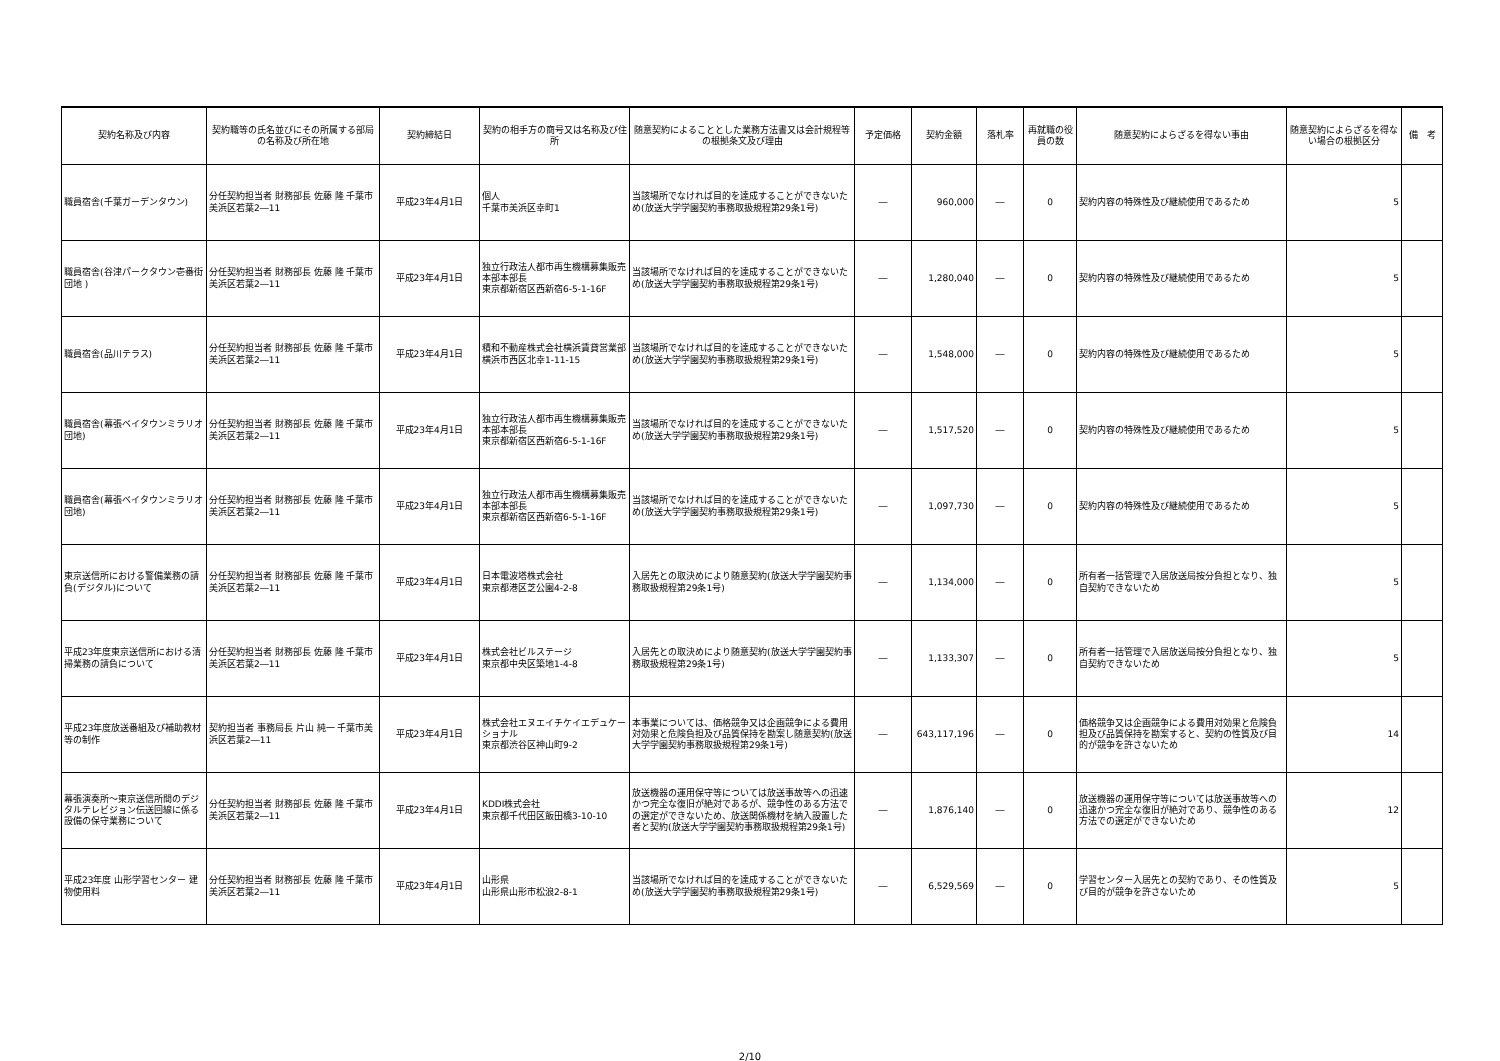| 契約名称及び内容 | 契約職等の氏名並びにその所属する部局の名称及び所在地 | 契約締結日 | 契約の相手方の商号又は名称及び住所 | 随意契約によることとした業務方法書又は会計規程等の根拠条文及び理由 | 予定価格 | 契約金額 | 落札率 | 再就職の役員の数 | 随意契約によらざるを得ない事由 | 随意契約によらざるを得ない場合の根拠区分 | 備 考 |
| --- | --- | --- | --- | --- | --- | --- | --- | --- | --- | --- | --- |
| 職員宿舎(千葉ガーデンタウン) | 分任契約担当者 財務部長 佐藤 隆 千葉市美浜区若葉2―11 | 平成23年4月1日 | 個人 千葉市美浜区幸町1 | 当該場所でなければ目的を達成することができないため(放送大学学園契約事務取扱規程第29条1号) | ― | 960,000 | ― | 0 | 契約内容の特殊性及び継続使用であるため | 5 | |
| 職員宿舎(谷津パークタウン壱番街団地 ) | 分任契約担当者 財務部長 佐藤 隆 千葉市美浜区若葉2―11 | 平成23年4月1日 | 独立行政法人都市再生機構募集販売本部本部長 東京都新宿区西新宿6-5-1-16F | 当該場所でなければ目的を達成することができないため(放送大学学園契約事務取扱規程第29条1号) | ― | 1,280,040 | ― | 0 | 契約内容の特殊性及び継続使用であるため | 5 | |
| 職員宿舎(品川テラス) | 分任契約担当者 財務部長 佐藤 隆 千葉市美浜区若葉2―11 | 平成23年4月1日 | 積和不動産株式会社横浜賃貸営業部 横浜市西区北幸1-11-15 | 当該場所でなければ目的を達成することができないため(放送大学学園契約事務取扱規程第29条1号) | ― | 1,548,000 | ― | 0 | 契約内容の特殊性及び継続使用であるため | 5 | |
| 職員宿舎(幕張ベイタウンミラリオ団地) | 分任契約担当者 財務部長 佐藤 隆 千葉市美浜区若葉2―11 | 平成23年4月1日 | 独立行政法人都市再生機構募集販売本部本部長 東京都新宿区西新宿6-5-1-16F | 当該場所でなければ目的を達成することができないため(放送大学学園契約事務取扱規程第29条1号) | ― | 1,517,520 | ― | 0 | 契約内容の特殊性及び継続使用であるため | 5 | |
| 職員宿舎(幕張ベイタウンミラリオ団地) | 分任契約担当者 財務部長 佐藤 隆 千葉市美浜区若葉2―11 | 平成23年4月1日 | 独立行政法人都市再生機構募集販売本部本部長 東京都新宿区西新宿6-5-1-16F | 当該場所でなければ目的を達成することができないため(放送大学学園契約事務取扱規程第29条1号) | ― | 1,097,730 | ― | 0 | 契約内容の特殊性及び継続使用であるため | 5 | |
| 東京送信所における警備業務の請負(デジタル)について | 分任契約担当者 財務部長 佐藤 隆 千葉市美浜区若葉2―11 | 平成23年4月1日 | 日本電波塔株式会社 東京都港区芝公園4-2-8 | 入居先との取決めにより随意契約(放送大学学園契約事務取扱規程第29条1号) | ― | 1,134,000 | ― | 0 | 所有者一括管理で入居放送局按分負担となり、独自契約できないため | 5 | |
| 平成23年度東京送信所における清掃業務の請負について | 分任契約担当者 財務部長 佐藤 隆 千葉市美浜区若葉2―11 | 平成23年4月1日 | 株式会社ビルステージ 東京都中央区築地1-4-8 | 入居先との取決めにより随意契約(放送大学学園契約事務取扱規程第29条1号) | ― | 1,133,307 | ― | 0 | 所有者一括管理で入居放送局按分負担となり、独自契約できないため | 5 | |
| 平成23年度放送番組及び補助教材等の制作 | 契約担当者 事務局長 片山 純一 千葉市美浜区若葉2―11 | 平成23年4月1日 | 株式会社エヌエイチケイエデュケーショナル 東京都渋谷区神山町9-2 | 本事業については、価格競争又は企画競争による費用対効果と危険負担及び品質保持を勘案し随意契約(放送大学学園契約事務取扱規程第29条1号) | ― | 643,117,196 | ― | 0 | 価格競争又は企画競争による費用対効果と危険負担及び品質保持を勘案すると、契約の性質及び目的が競争を許さないため | 14 | |
| 幕張演奏所～東京送信所間のデジタルテレビジョン伝送回線に係る設備の保守業務について | 分任契約担当者 財務部長 佐藤 隆 千葉市美浜区若葉2―11 | 平成23年4月1日 | KDDI株式会社 東京都千代田区飯田橋3-10-10 | 放送機器の運用保守等については放送事故等への迅速かつ完全な復旧が絶対であるが、競争性のある方法での選定ができないため、放送関係機材を納入設置した者と契約(放送大学学園契約事務取扱規程第29条1号) | ― | 1,876,140 | ― | 0 | 放送機器の運用保守等については放送事故等への迅速かつ完全な復旧が絶対であり、競争性のある方法での選定ができないため | 12 | |
| 平成23年度 山形学習センター 建物使用料 | 分任契約担当者 財務部長 佐藤 隆 千葉市美浜区若葉2―11 | 平成23年4月1日 | 山形県 山形県山形市松浪2-8-1 | 当該場所でなければ目的を達成することができないため(放送大学学園契約事務取扱規程第29条1号) | ― | 6,529,569 | ― | 0 | 学習センター入居先との契約であり、その性質及び目的が競争を許さないため | 5 | |
2/10